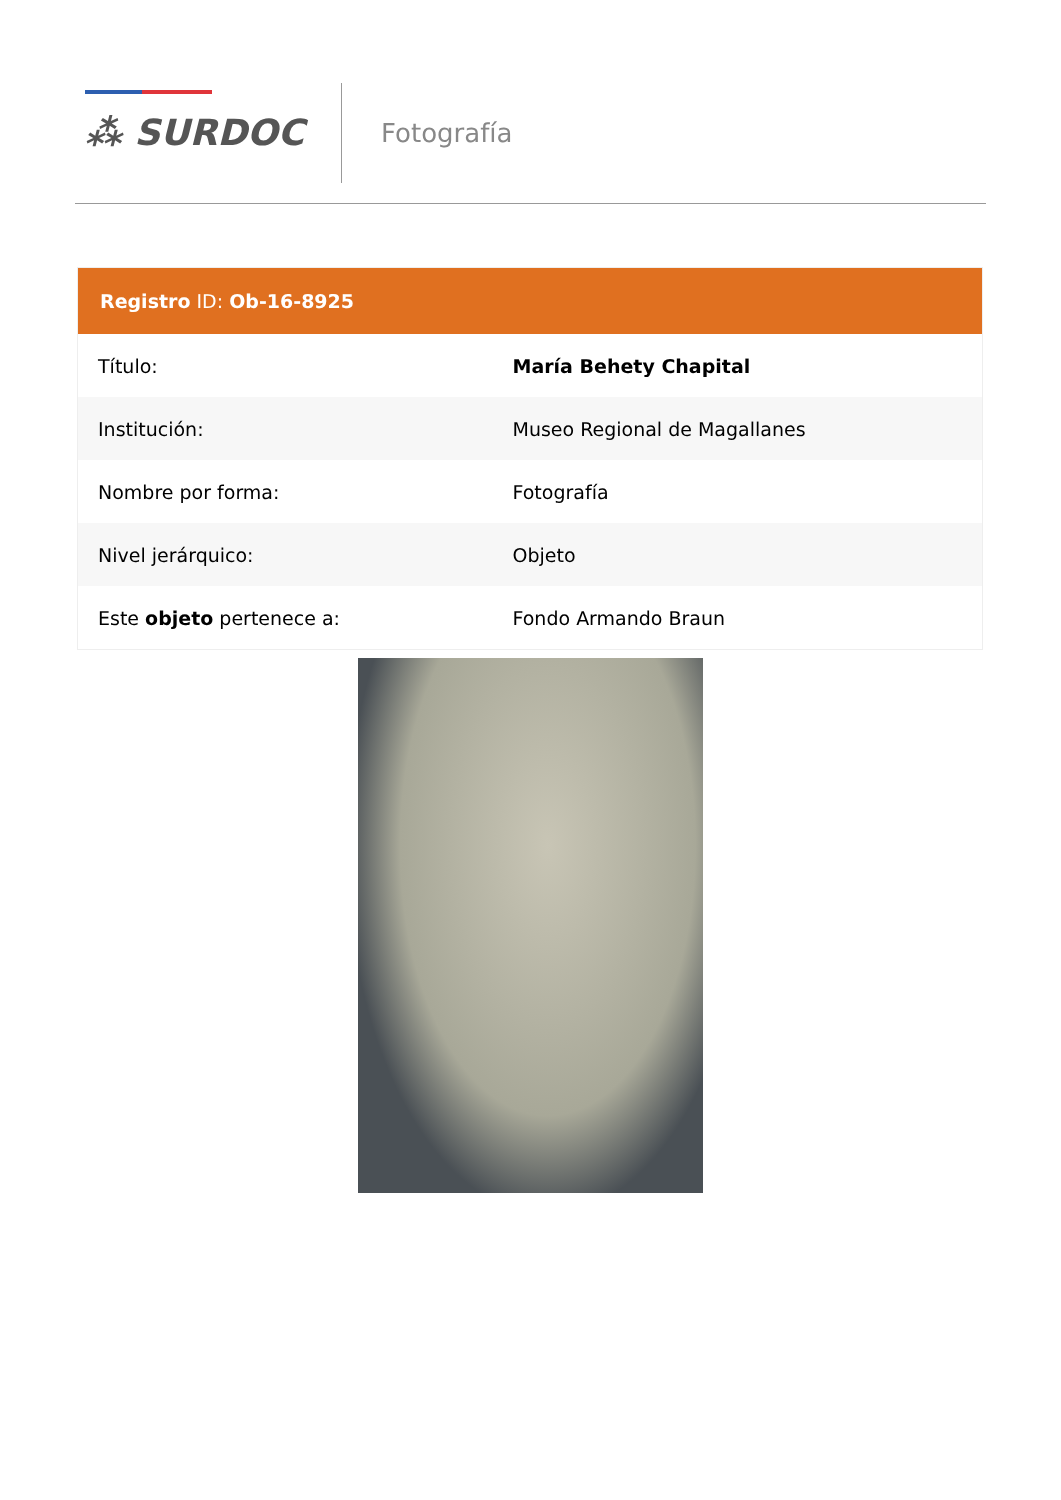⁂ SURDOC Fotografía
| Registro ID: Ob-16-8925 | |
| --- | --- |
| Título: | María Behety Chapital |
| Institución: | Museo Regional de Magallanes |
| Nombre por forma: | Fotografía |
| Nivel jerárquico: | Objeto |
| Este objeto pertenece a: | Fondo Armando Braun |